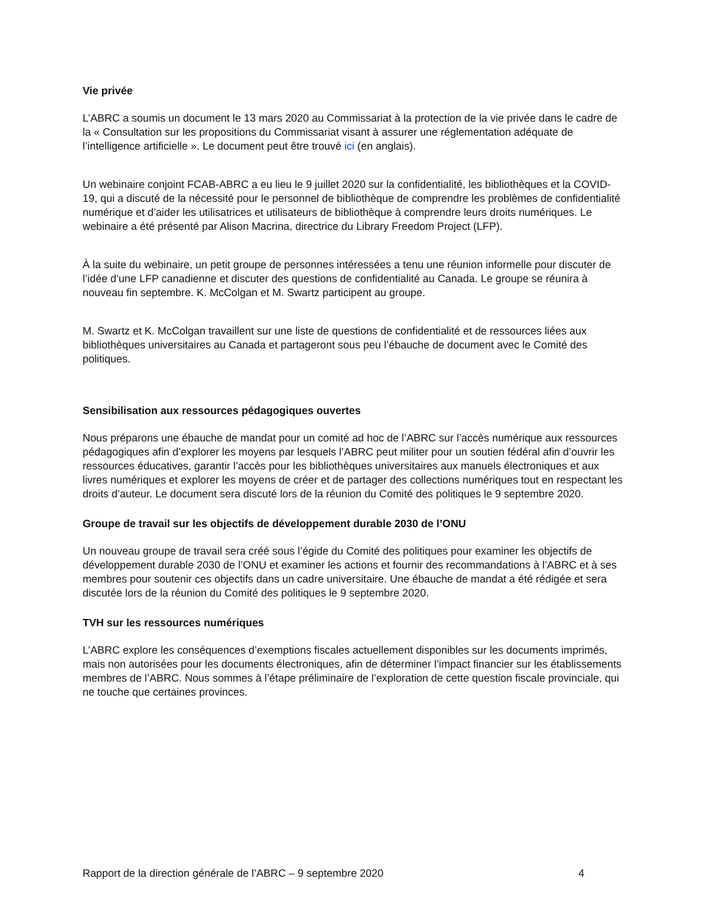Vie privée
L’ABRC a soumis un document le 13 mars 2020 au Commissariat à la protection de la vie privée dans le cadre de la « Consultation sur les propositions du Commissariat visant à assurer une réglementation adéquate de l’intelligence artificielle ». Le document peut être trouvé ici (en anglais).
Un webinaire conjoint FCAB-ABRC a eu lieu le 9 juillet 2020 sur la confidentialité, les bibliothèques et la COVID-19, qui a discuté de la nécessité pour le personnel de bibliothèque de comprendre les problèmes de confidentialité numérique et d’aider les utilisatrices et utilisateurs de bibliothèque à comprendre leurs droits numériques. Le webinaire a été présenté par Alison Macrina, directrice du Library Freedom Project (LFP).
À la suite du webinaire, un petit groupe de personnes intéressées a tenu une réunion informelle pour discuter de l’idée d’une LFP canadienne et discuter des questions de confidentialité au Canada. Le groupe se réunira à nouveau fin septembre. K. McColgan et M. Swartz participent au groupe.
M. Swartz et K. McColgan travaillent sur une liste de questions de confidentialité et de ressources liées aux bibliothèques universitaires au Canada et partageront sous peu l’ébauche de document avec le Comité des politiques.
Sensibilisation aux ressources pédagogiques ouvertes
Nous préparons une ébauche de mandat pour un comité ad hoc de l’ABRC sur l’accès numérique aux ressources pédagogiques afin d’explorer les moyens par lesquels l’ABRC peut militer pour un soutien fédéral afin d’ouvrir les ressources éducatives, garantir l’accès pour les bibliothèques universitaires aux manuels électroniques et aux livres numériques et explorer les moyens de créer et de partager des collections numériques tout en respectant les droits d’auteur. Le document sera discuté lors de la réunion du Comité des politiques le 9 septembre 2020.
Groupe de travail sur les objectifs de développement durable 2030 de l’ONU
Un nouveau groupe de travail sera créé sous l’égide du Comité des politiques pour examiner les objectifs de développement durable 2030 de l’ONU et examiner les actions et fournir des recommandations à l’ABRC et à ses membres pour soutenir ces objectifs dans un cadre universitaire. Une ébauche de mandat a été rédigée et sera discutée lors de la réunion du Comité des politiques le 9 septembre 2020.
TVH sur les ressources numériques
L’ABRC explore les conséquences d’exemptions fiscales actuellement disponibles sur les documents imprimés, mais non autorisées pour les documents électroniques, afin de déterminer l’impact financier sur les établissements membres de l’ABRC. Nous sommes à l’étape préliminaire de l’exploration de cette question fiscale provinciale, qui ne touche que certaines provinces.
Rapport de la direction générale de l’ABRC – 9 septembre 2020 4